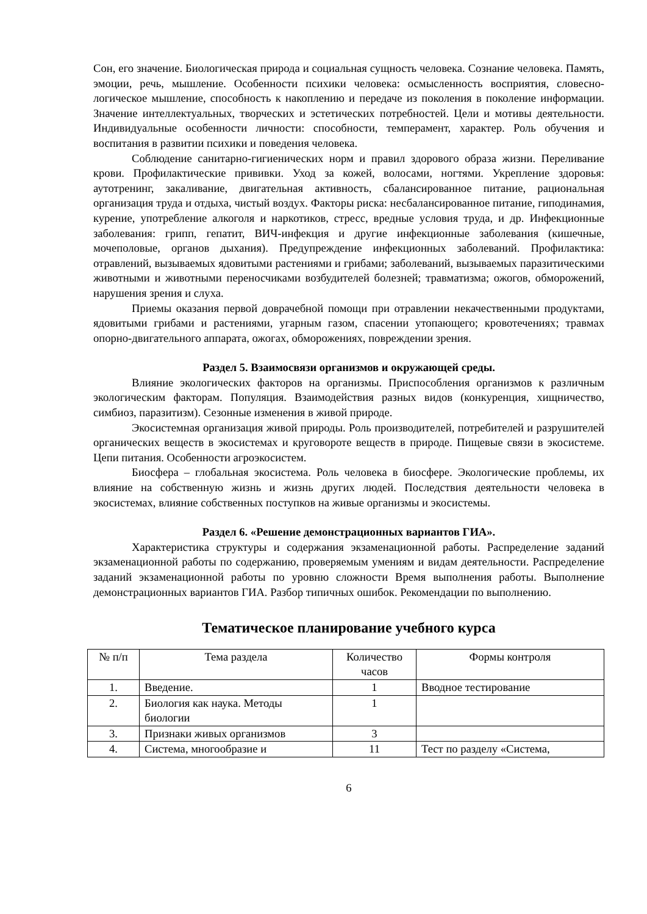Сон, его значение. Биологическая природа и социальная сущность человека. Сознание человека. Память, эмоции, речь, мышление. Особенности психики человека: осмысленность восприятия, словесно-логическое мышление, способность к накоплению и передаче из поколения в поколение информации. Значение интеллектуальных, творческих и эстетических потребностей. Цели и мотивы деятельности. Индивидуальные особенности личности: способности, темперамент, характер. Роль обучения и воспитания в развитии психики и поведения человека.
Соблюдение санитарно-гигиенических норм и правил здорового образа жизни. Переливание крови. Профилактические прививки. Уход за кожей, волосами, ногтями. Укрепление здоровья: аутотренинг, закаливание, двигательная активность, сбалансированное питание, рациональная организация труда и отдыха, чистый воздух. Факторы риска: несбалансированное питание, гиподинамия, курение, употребление алкоголя и наркотиков, стресс, вредные условия труда, и др. Инфекционные заболевания: грипп, гепатит, ВИЧ-инфекция и другие инфекционные заболевания (кишечные, мочеполовые, органов дыхания). Предупреждение инфекционных заболеваний. Профилактика: отравлений, вызываемых ядовитыми растениями и грибами; заболеваний, вызываемых паразитическими животными и животными переносчиками возбудителей болезней; травматизма; ожогов, обморожений, нарушения зрения и слуха.
Приемы оказания первой доврачебной помощи при отравлении некачественными продуктами, ядовитыми грибами и растениями, угарным газом, спасении утопающего; кровотечениях; травмах опорно-двигательного аппарата, ожогах, обморожениях, повреждении зрения.
Раздел 5. Взаимосвязи организмов и окружающей среды.
Влияние экологических факторов на организмы. Приспособления организмов к различным экологическим факторам. Популяция. Взаимодействия разных видов (конкуренция, хищничество, симбиоз, паразитизм). Сезонные изменения в живой природе.
Экосистемная организация живой природы. Роль производителей, потребителей и разрушителей органических веществ в экосистемах и круговороте веществ в природе. Пищевые связи в экосистеме. Цепи питания. Особенности агроэкосистем.
Биосфера – глобальная экосистема. Роль человека в биосфере. Экологические проблемы, их влияние на собственную жизнь и жизнь других людей. Последствия деятельности человека в экосистемах, влияние собственных поступков на живые организмы и экосистемы.
Раздел 6. «Решение демонстрационных вариантов ГИА».
Характеристика структуры и содержания экзаменационной работы. Распределение заданий экзаменационной работы по содержанию, проверяемым умениям и видам деятельности. Распределение заданий экзаменационной работы по уровню сложности Время выполнения работы. Выполнение демонстрационных вариантов ГИА. Разбор типичных ошибок. Рекомендации по выполнению.
Тематическое планирование учебного курса
| № п/п | Тема раздела | Количество часов | Формы контроля |
| --- | --- | --- | --- |
| 1. | Введение. | 1 | Вводное тестирование |
| 2. | Биология как наука. Методы биологии | 1 | |
| 3. | Признаки живых организмов | 3 | |
| 4. | Система, многообразие и | 11 | Тест по разделу «Система, |
6